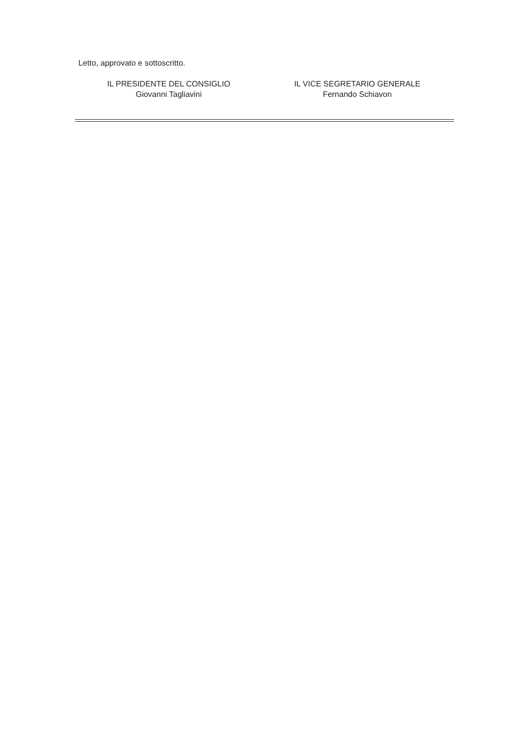Letto, approvato e sottoscritto.
IL PRESIDENTE DEL CONSIGLIO
Giovanni Tagliavini
IL VICE SEGRETARIO GENERALE
Fernando Schiavon